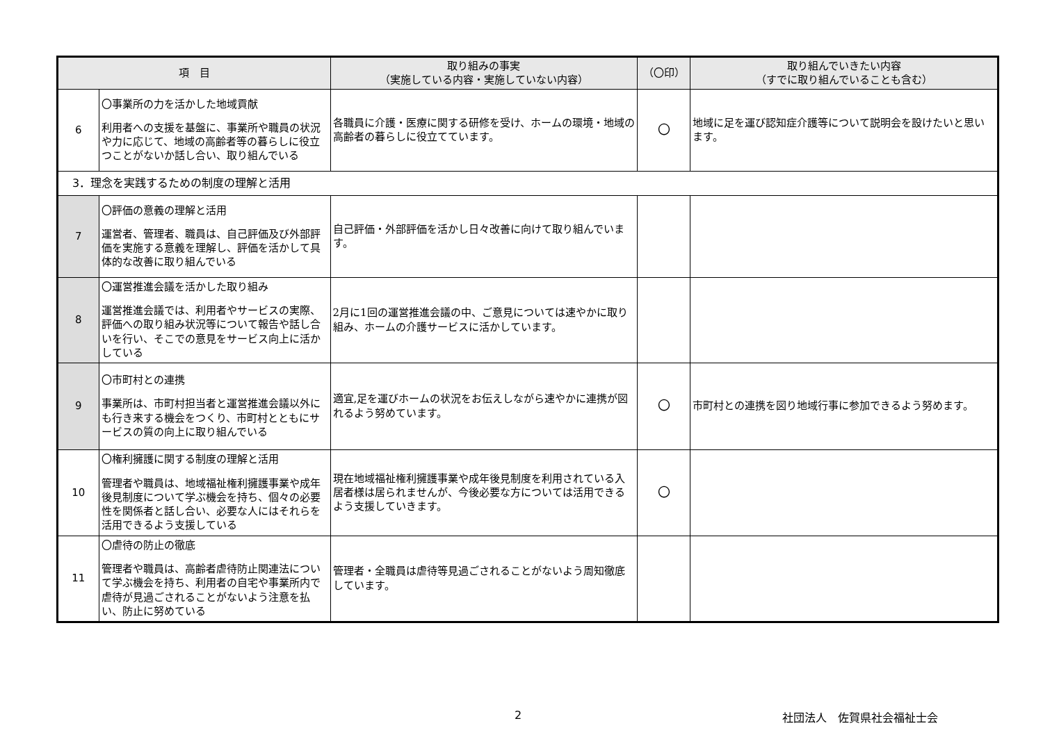| 項 目 | | 取り組みの事実 （実施している内容・実施していない内容） | （〇印） | 取り組んでいきたい内容 （すでに取り組んでいることも含む） |
| --- | --- | --- | --- | --- |
| 6 | 〇事業所の力を活かした地域貢献 利用者への支援を基盤に、事業所や職員の状況や力に応じて、地域の高齢者等の暮らしに役立つことがないか話し合い、取り組んでいる | 各職員に介護・医療に関する研修を受け、ホームの環境・地域の高齢者の暮らしに役立てています。 | 〇 | 地域に足を運び認知症介護等について説明会を設けたいと思います。 |
| 3．理念を実践するための制度の理解と活用 | | | | |
| 7 | 〇評価の意義の理解と活用 運営者、管理者、職員は、自己評価及び外部評価を実施する意義を理解し、評価を活かして具体的な改善に取り組んでいる | 自己評価・外部評価を活かし日々改善に向けて取り組んでいます。 | | |
| 8 | 〇運営推進会議を活かした取り組み 運営推進会議では、利用者やサービスの実際、評価への取り組み状況等について報告や話し合いを行い、そこでの意見をサービス向上に活かしている | 2月に1回の運営推進会議の中、ご意見については速やかに取り組み、ホームの介護サービスに活かしています。 | | |
| 9 | 〇市町村との連携 事業所は、市町村担当者と運営推進会議以外にも行き来する機会をつくり、市町村とともにサービスの質の向上に取り組んでいる | 適宜,足を運びホームの状況をお伝えしながら速やかに連携が図れるよう努めています。 | 〇 | 市町村との連携を図り地域行事に参加できるよう努めます。 |
| 10 | 〇権利擁護に関する制度の理解と活用 管理者や職員は、地域福祉権利擁護事業や成年後見制度について学ぶ機会を持ち、個々の必要性を関係者と話し合い、必要な人にはそれらを活用できるよう支援している | 現在地域福祉権利擁護事業や成年後見制度を利用されている入居者様は居られませんが、今後必要な方については活用できるよう支援していきます。 | 〇 | |
| 11 | 〇虐待の防止の徹底 管理者や職員は、高齢者虐待防止関連法について学ぶ機会を持ち、利用者の自宅や事業所内で虐待が見過ごされることがないよう注意を払い、防止に努めている | 管理者・全職員は虐待等見過ごされることがないよう周知徹底しています。 | | |
2 社団法人　佐賀県社会福祉士会